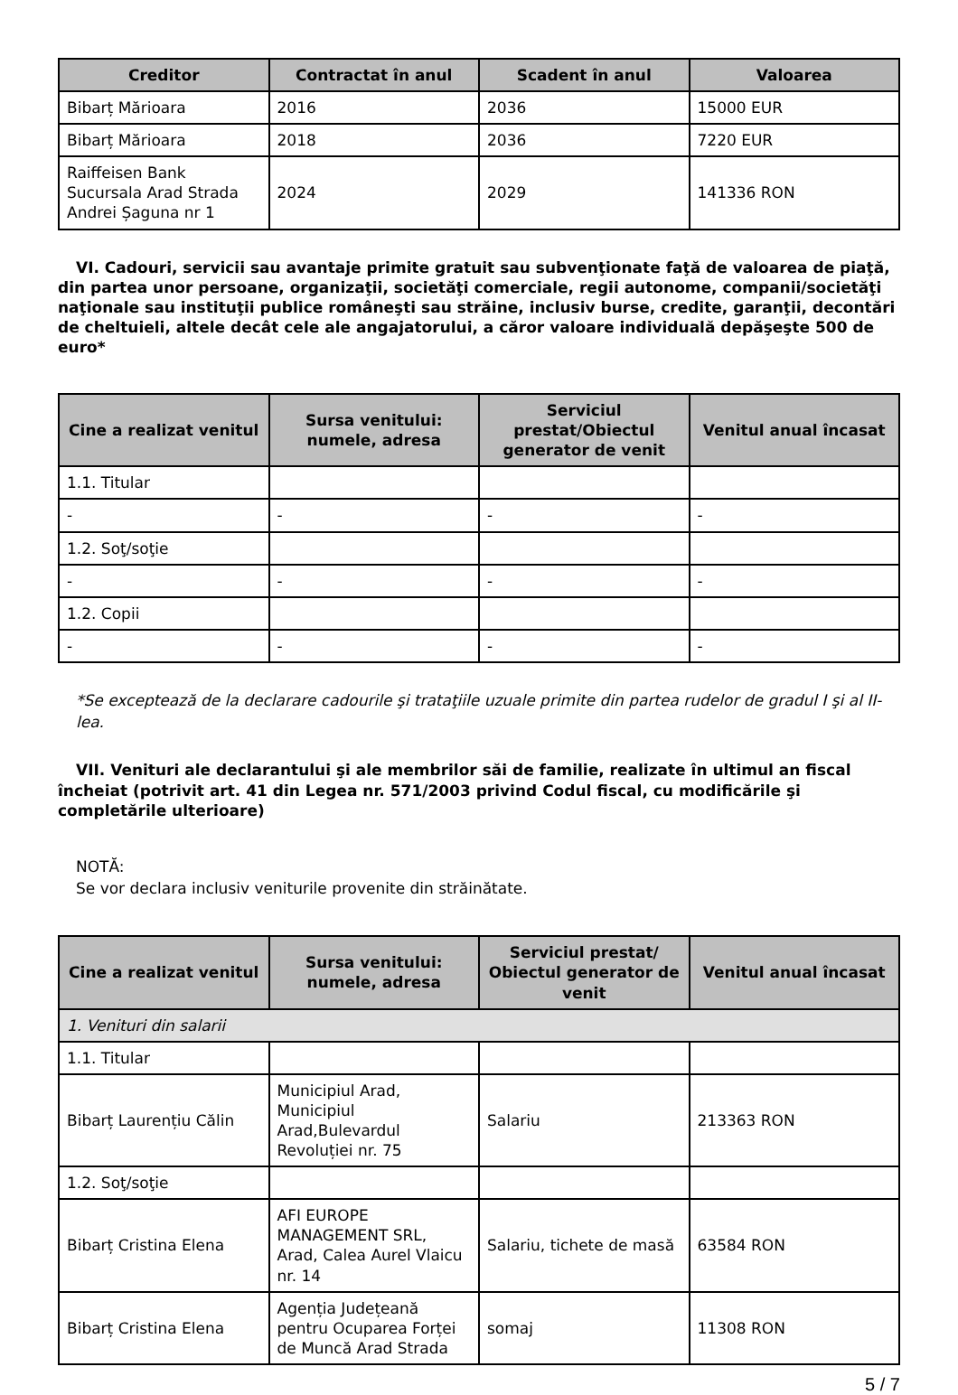| Creditor | Contractat în anul | Scadent în anul | Valoarea |
| --- | --- | --- | --- |
| Bibarț Mărioara | 2016 | 2036 | 15000 EUR |
| Bibarț Mărioara | 2018 | 2036 | 7220 EUR |
| Raiffeisen Bank Sucursala Arad Strada Andrei Șaguna nr 1 | 2024 | 2029 | 141336 RON |
VI. Cadouri, servicii sau avantaje primite gratuit sau subvenţionate faţă de valoarea de piaţă, din partea unor persoane, organizaţii, societăţi comerciale, regii autonome, companii/societăţi naţionale sau instituţii publice româneşti sau străine, inclusiv burse, credite, garanţii, decontări de cheltuieli, altele decât cele ale angajatorului, a căror valoare individuală depăşeşte 500 de euro*
| Cine a realizat venitul | Sursa venitului: numele, adresa | Serviciul prestat/Obiectul generator de venit | Venitul anual încasat |
| --- | --- | --- | --- |
| 1.1. Titular | | | |
| - | - | - | - |
| 1.2. Soţ/soţie | | | |
| - | - | - | - |
| 1.2. Copii | | | |
| - | - | - | - |
*Se exceptează de la declarare cadourile şi trataţiile uzuale primite din partea rudelor de gradul I şi al II-lea.
VII. Venituri ale declarantului şi ale membrilor săi de familie, realizate în ultimul an fiscal încheiat (potrivit art. 41 din Legea nr. 571/2003 privind Codul fiscal, cu modificările şi completările ulterioare)
NOTĂ:
Se vor declara inclusiv veniturile provenite din străinătate.
| Cine a realizat venitul | Sursa venitului: numele, adresa | Serviciul prestat/ Obiectul generator de venit | Venitul anual încasat |
| --- | --- | --- | --- |
| 1. Venituri din salarii | | | |
| 1.1. Titular | | | |
| Bibarț Laurențiu Călin | Municipiul Arad, Municipiul Arad,Bulevardul Revoluției nr. 75 | Salariu | 213363 RON |
| 1.2. Soţ/soţie | | | |
| Bibarț Cristina Elena | AFI EUROPE MANAGEMENT SRL, Arad, Calea Aurel Vlaicu nr. 14 | Salariu, tichete de masă | 63584 RON |
| Bibarț Cristina Elena | Agenția Județeană pentru Ocuparea Forței de Muncă Arad Strada | somaj | 11308 RON |
5 / 7